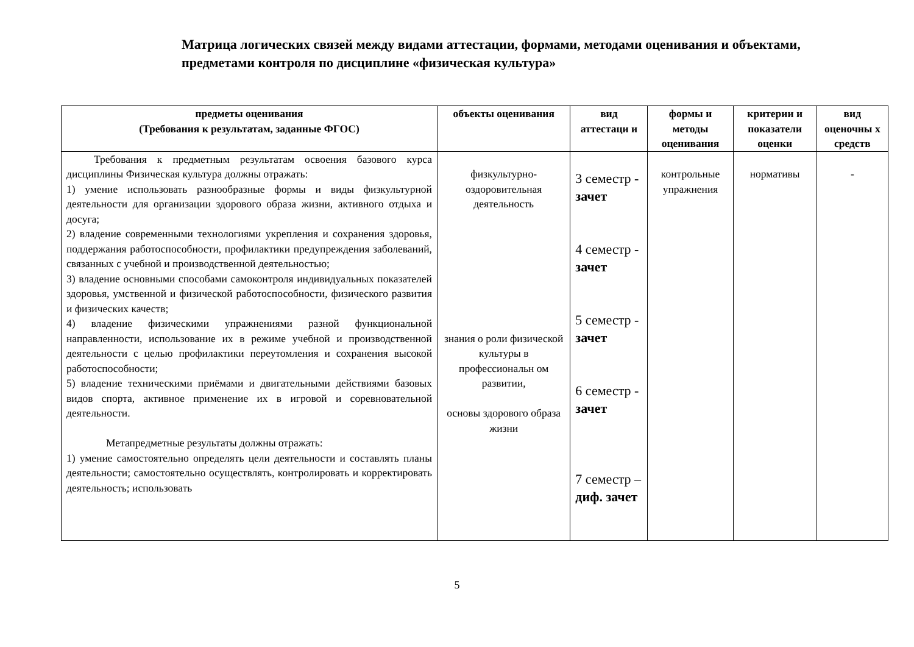Матрица логических связей между видами аттестации, формами, методами оценивания и объектами, предметами контроля по дисциплине «физическая культура»
| предметы оценивания (Требования к результатам, заданные ФГОС) | объекты оценивания | вид аттестаци и | формы и методы оценивания | критерии и показатели оценки | вид оценочны х средств |
| --- | --- | --- | --- | --- | --- |
| Требования к предметным результатам освоения базового курса дисциплины Физическая культура должны отражать: 1) умение использовать разнообразные формы и виды физкультурной деятельности для организации здорового образа жизни, активного отдыха и досуга; 2) владение современными технологиями укрепления и сохранения здоровья, поддержания работоспособности, профилактики предупреждения заболеваний, связанных с учебной и производственной деятельностью; 3) владение основными способами самоконтроля индивидуальных показателей здоровья, умственной и физической работоспособности, физического развития и физических качеств; 4) владение физическими упражнениями разной функциональной направленности, использование их в режиме учебной и производственной деятельности с целью профилактики переутомления и сохранения высокой работоспособности; 5) владение техническими приёмами и двигательными действиями базовых видов спорта, активное применение их в игровой и соревновательной деятельности. Метапредметные результаты должны отражать: 1) умение самостоятельно определять цели деятельности и составлять планы деятельности; самостоятельно осуществлять, контролировать и корректировать деятельность; использовать | физкультурно-оздоровительная деятельность знания о роли физической культуры в профессиональн ом развитии, основы здорового образа жизни | 3 семестр - зачет 4 семестр - зачет 5 семестр - зачет 6 семестр - зачет 7 семестр – диф. зачет | контрольные упражнения | нормативы | - |
5